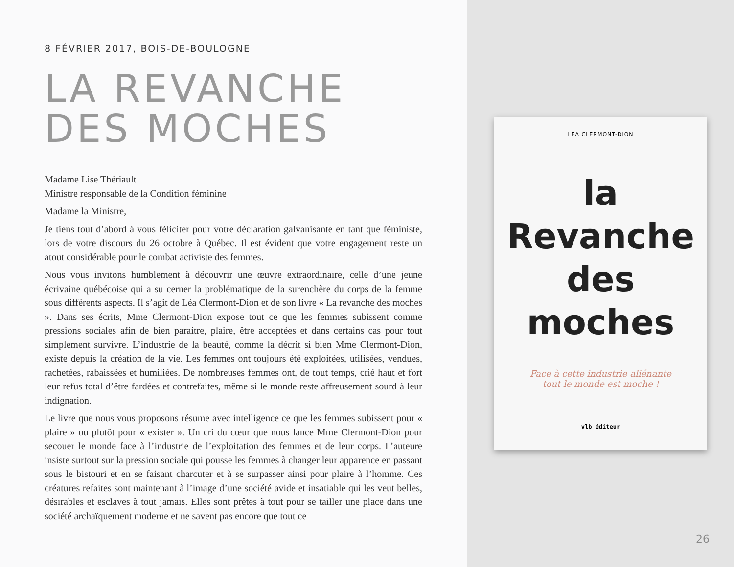8 FÉVRIER 2017, BOIS-DE-BOULOGNE
LA REVANCHE
DES MOCHES
Madame Lise Thériault
Ministre responsable de la Condition féminine
Madame la Ministre,
Je tiens tout d’abord à vous féliciter pour votre déclaration galvanisante en tant que féministe, lors de votre discours du 26 octobre à Québec. Il est évident que votre engagement reste un atout considérable pour le combat activiste des femmes.
Nous vous invitons humblement à découvrir une œuvre extraordinaire, celle d’une jeune écrivaine québécoise qui a su cerner la problématique de la surenchère du corps de la femme sous différents aspects. Il s’agit de Léa Clermont-Dion et de son livre « La revanche des moches ». Dans ses écrits, Mme Clermont-Dion expose tout ce que les femmes subissent comme pressions sociales afin de bien paraitre, plaire, être acceptées et dans certains cas pour tout simplement survivre. L’industrie de la beauté, comme la décrit si bien Mme Clermont-Dion, existe depuis la création de la vie. Les femmes ont toujours été exploitées, utilisées, vendues, rachetées, rabaissées et humiliées. De nombreuses femmes ont, de tout temps, crié haut et fort leur refus total d’être fardées et contrefaites, même si le monde reste affreusement sourd à leur indignation.
Le livre que nous vous proposons résume avec intelligence ce que les femmes subissent pour « plaire » ou plutôt pour « exister ». Un cri du cœur que nous lance Mme Clermont-Dion pour secouer le monde face à l’industrie de l’exploitation des femmes et de leur corps. L’auteure insiste surtout sur la pression sociale qui pousse les femmes à changer leur apparence en passant sous le bistouri et en se faisant charcuter et à se surpasser ainsi pour plaire à l’homme. Ces créatures refaites sont maintenant à l’image d’une société avide et insatiable qui les veut belles, désirables et esclaves à tout jamais. Elles sont prêtes à tout pour se tailler une place dans une société archaïquement moderne et ne savent pas encore que tout ce
LÉA CLERMONT-DION
la
Revanche
des
moches
Face à cette industrie aliénante
tout le monde est moche !
vlb éditeur
26